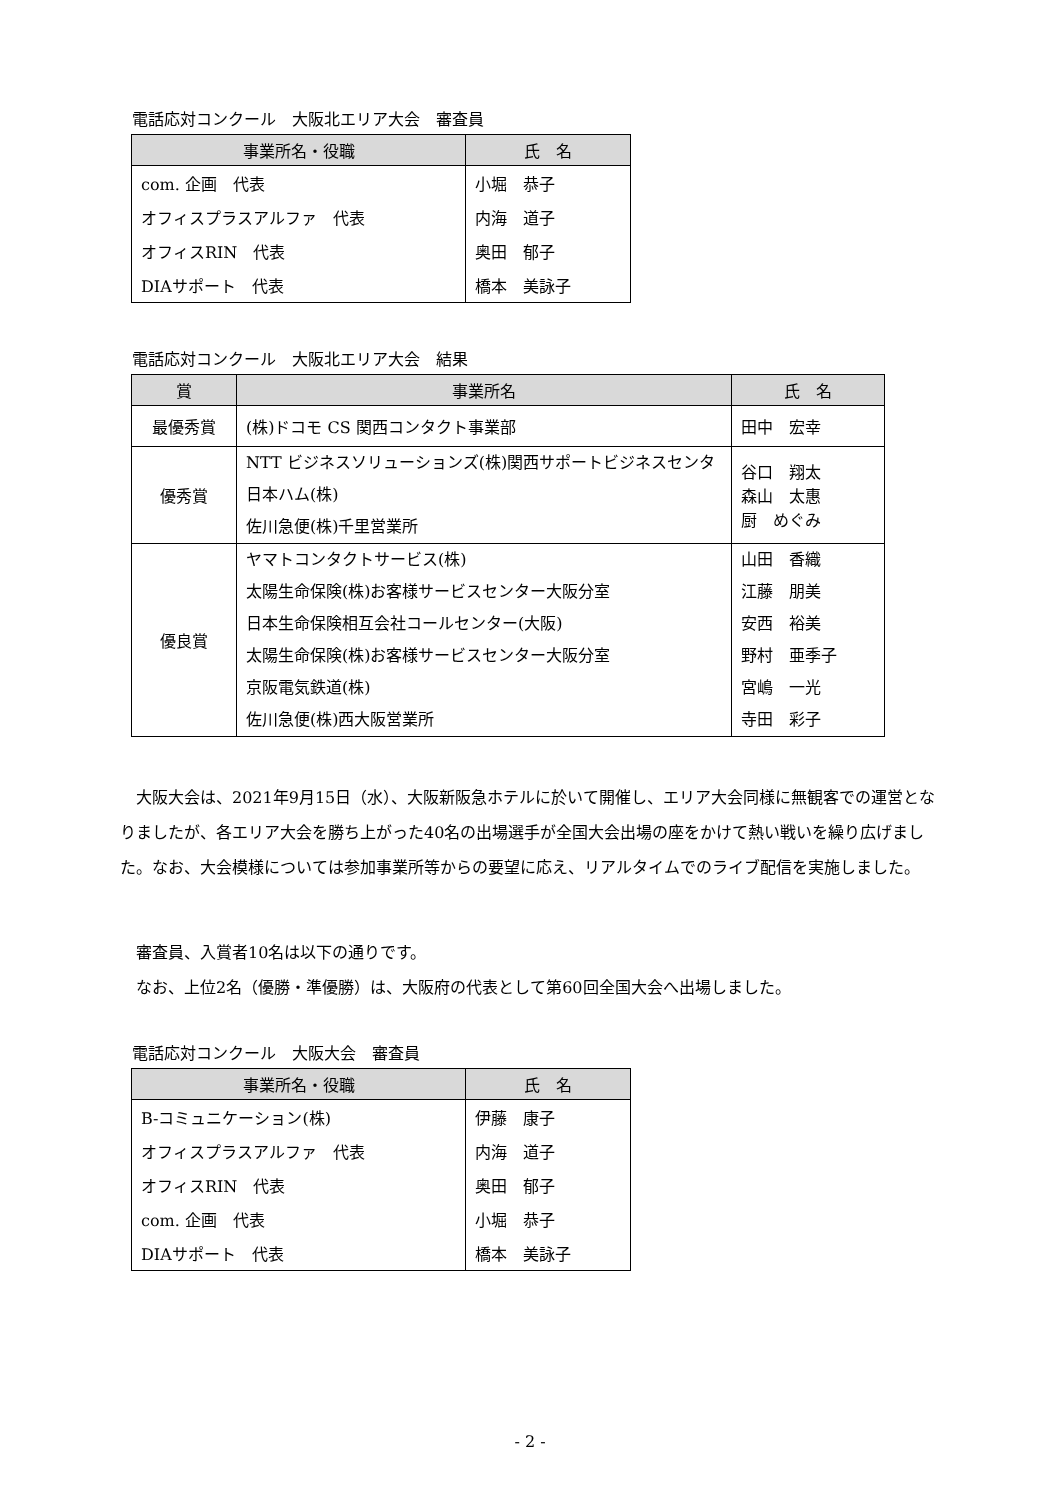電話応対コンクール　大阪北エリア大会　審査員
| 事業所名・役職 | 氏 名 |
| --- | --- |
| com. 企画 代表 | 小堀 恭子 |
| オフィスプラスアルファ 代表 | 内海 道子 |
| オフィスRIN 代表 | 奥田 郁子 |
| DIAサポート 代表 | 橋本 美詠子 |
電話応対コンクール　大阪北エリア大会　結果
| 賞 | 事業所名 | 氏 名 |
| --- | --- | --- |
| 最優秀賞 | (株)ドコモ CS 関西コンタクト事業部 | 田中 宏幸 |
| 優秀賞 | NTT ビジネスソリューションズ(株)関西サポートビジネスセンタ 日本ハム(株) 佐川急便(株)千里営業所 | 谷口 翔太 森山 太惠 厨 めぐみ |
| 優良賞 | ヤマトコンタクトサービス(株) 太陽生命保険(株)お客様サービスセンター大阪分室 日本生命保険相互会社コールセンター(大阪) 太陽生命保険(株)お客様サービスセンター大阪分室 京阪電気鉄道(株) 佐川急便(株)西大阪営業所 | 山田 香織 江藤 朋美 安西 裕美 野村 亜季子 宮嶋 一光 寺田 彩子 |
　大阪大会は、2021年9月15日（水）、大阪新阪急ホテルに於いて開催し、エリア大会同様に無観客での運営となりましたが、各エリア大会を勝ち上がった40名の出場選手が全国大会出場の座をかけて熱い戦いを繰り広げました。なお、大会模様については参加事業所等からの要望に応え、リアルタイムでのライブ配信を実施しました。
　審査員、入賞者10名は以下の通りです。
　なお、上位2名（優勝・準優勝）は、大阪府の代表として第60回全国大会へ出場しました。
電話応対コンクール　大阪大会　審査員
| 事業所名・役職 | 氏 名 |
| --- | --- |
| B-コミュニケーション(株) | 伊藤 康子 |
| オフィスプラスアルファ 代表 | 内海 道子 |
| オフィスRIN 代表 | 奥田 郁子 |
| com. 企画 代表 | 小堀 恭子 |
| DIAサポート 代表 | 橋本 美詠子 |
- 2 -